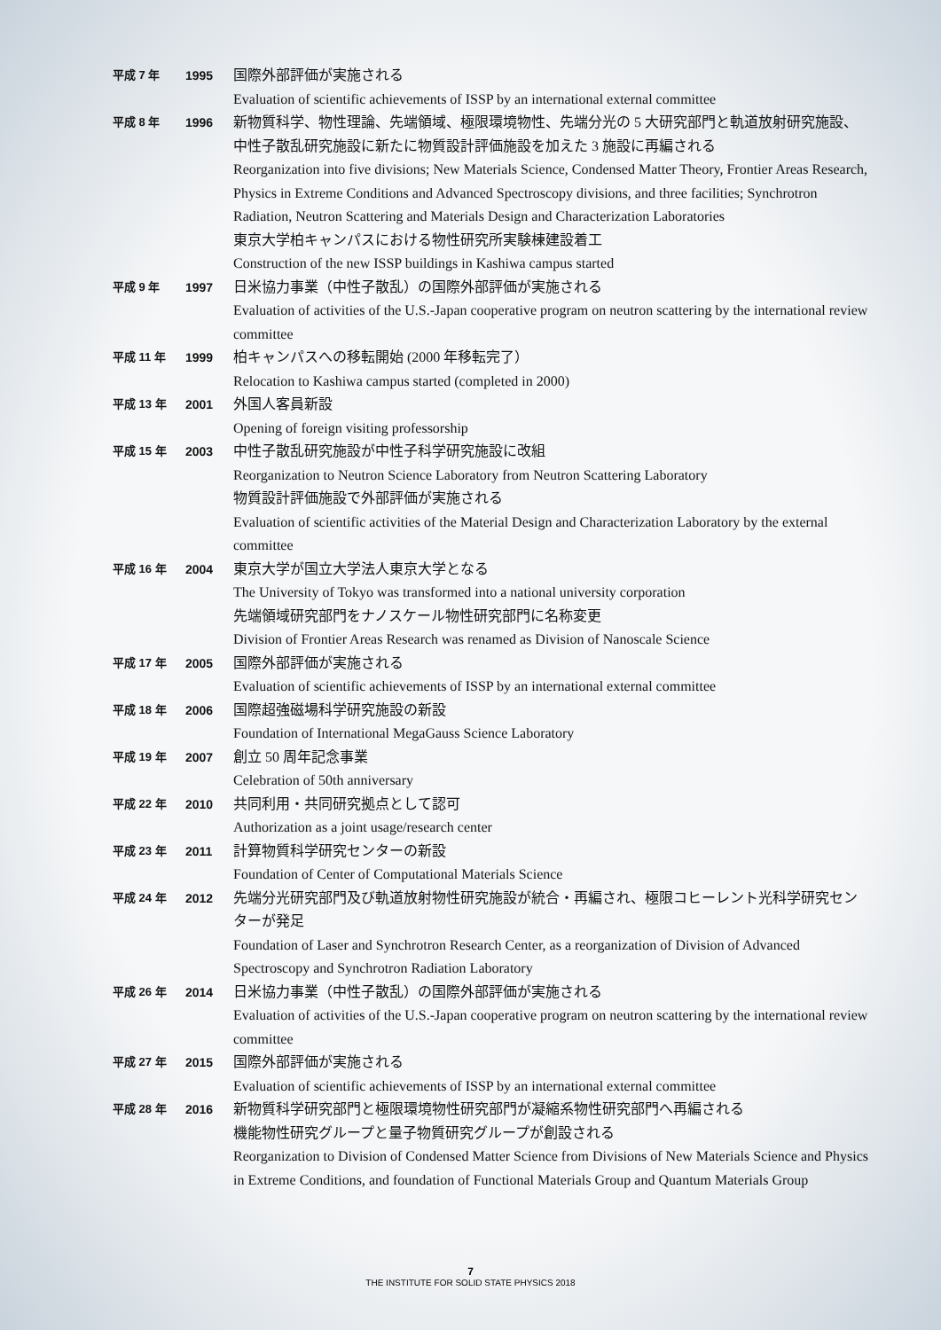| 平成 7 年 | 1995 | 国際外部評価が実施される Evaluation of scientific achievements of ISSP by an international external committee |
| 平成 8 年 | 1996 | 新物質科学、物性理論、先端領域、極限環境物性、先端分光の 5 大研究部門と軌道放射研究施設、中性子散乱研究施設に新たに物質設計評価施設を加えた 3 施設に再編される Reorganization into five divisions; New Materials Science, Condensed Matter Theory, Frontier Areas Research, Physics in Extreme Conditions and Advanced Spectroscopy divisions, and three facilities; Synchrotron Radiation, Neutron Scattering and Materials Design and Characterization Laboratories 東京大学柏キャンパスにおける物性研究所実験棟建設着工 Construction of the new ISSP buildings in Kashiwa campus started |
| 平成 9 年 | 1997 | 日米協力事業（中性子散乱）の国際外部評価が実施される Evaluation of activities of the U.S.-Japan cooperative program on neutron scattering by the international review committee |
| 平成 11 年 | 1999 | 柏キャンパスへの移転開始 (2000 年移転完了） Relocation to Kashiwa campus started (completed in 2000) |
| 平成 13 年 | 2001 | 外国人客員新設 Opening of foreign visiting professorship |
| 平成 15 年 | 2003 | 中性子散乱研究施設が中性子科学研究施設に改組 Reorganization to Neutron Science Laboratory from Neutron Scattering Laboratory 物質設計評価施設で外部評価が実施される Evaluation of scientific activities of the Material Design and Characterization Laboratory by the external committee |
| 平成 16 年 | 2004 | 東京大学が国立大学法人東京大学となる The University of Tokyo was transformed into a national university corporation 先端領域研究部門をナノスケール物性研究部門に名称変更 Division of Frontier Areas Research was renamed as Division of Nanoscale Science |
| 平成 17 年 | 2005 | 国際外部評価が実施される Evaluation of scientific achievements of ISSP by an international external committee |
| 平成 18 年 | 2006 | 国際超強磁場科学研究施設の新設 Foundation of International MegaGauss Science Laboratory |
| 平成 19 年 | 2007 | 創立 50 周年記念事業 Celebration of 50th anniversary |
| 平成 22 年 | 2010 | 共同利用・共同研究拠点として認可 Authorization as a joint usage/research center |
| 平成 23 年 | 2011 | 計算物質科学研究センターの新設 Foundation of Center of Computational Materials Science |
| 平成 24 年 | 2012 | 先端分光研究部門及び軌道放射物性研究施設が統合・再編され、極限コヒーレント光科学研究センターが発足 Foundation of Laser and Synchrotron Research Center, as a reorganization of Division of Advanced Spectroscopy and Synchrotron Radiation Laboratory |
| 平成 26 年 | 2014 | 日米協力事業（中性子散乱）の国際外部評価が実施される Evaluation of activities of the U.S.-Japan cooperative program on neutron scattering by the international review committee |
| 平成 27 年 | 2015 | 国際外部評価が実施される Evaluation of scientific achievements of ISSP by an international external committee |
| 平成 28 年 | 2016 | 新物質科学研究部門と極限環境物性研究部門が凝縮系物性研究部門へ再編される 機能物性研究グループと量子物質研究グループが創設される Reorganization to Division of Condensed Matter Science from Divisions of New Materials Science and Physics in Extreme Conditions, and foundation of Functional Materials Group and Quantum Materials Group |
7
THE INSTITUTE FOR SOLID STATE PHYSICS 2018